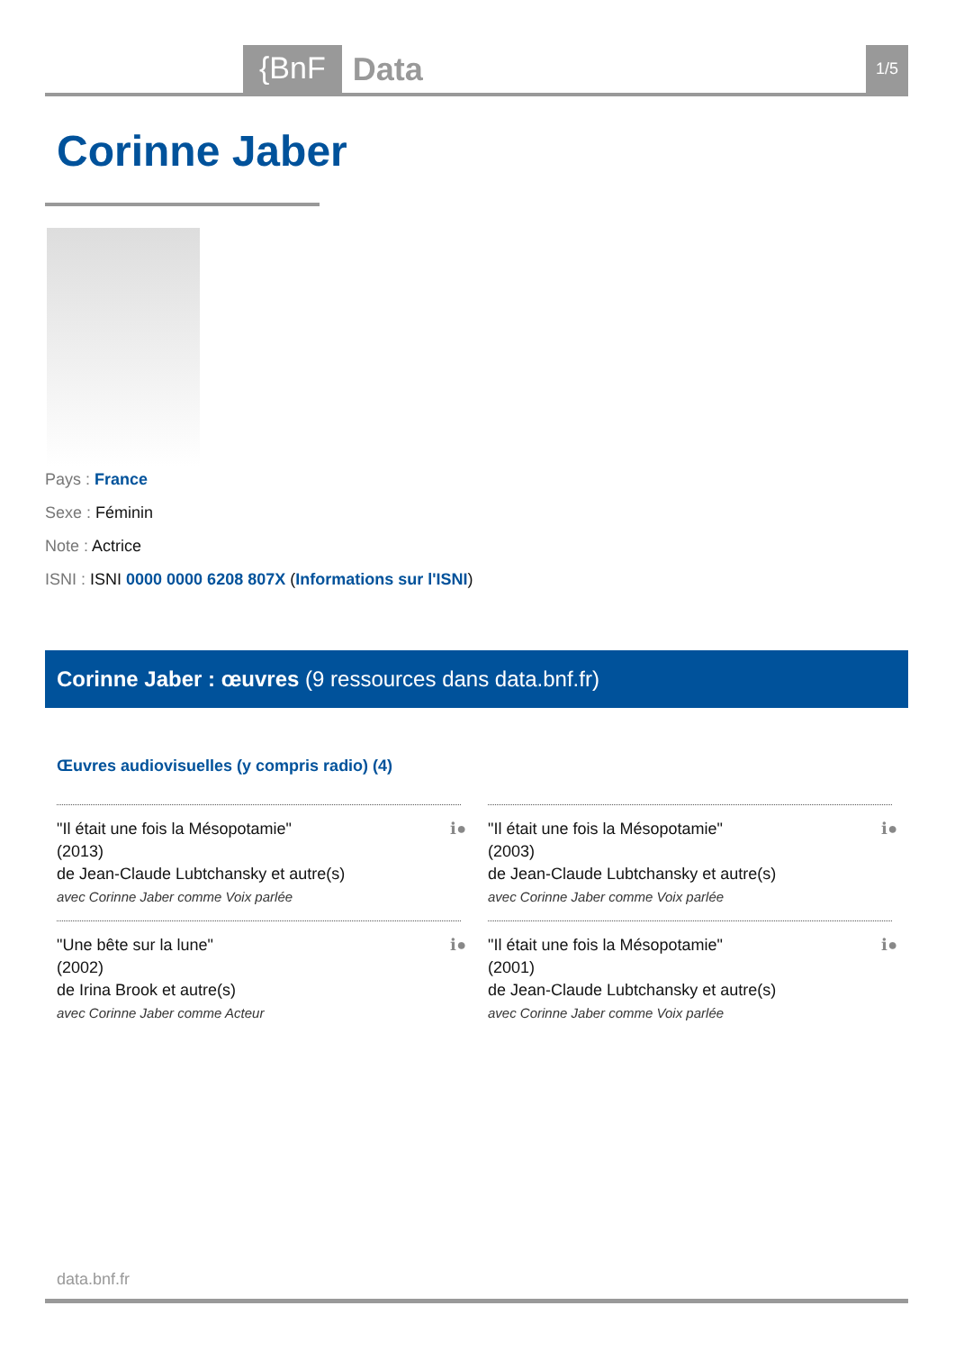{BnF Data 1/5
Corinne Jaber
Pays : France
Sexe : Féminin
Note : Actrice
ISNI : ISNI 0000 0000 6208 807X (Informations sur l'ISNI)
Corinne Jaber : œuvres (9 ressources dans data.bnf.fr)
Œuvres audiovisuelles (y compris radio) (4)
ℹ● "Il était une fois la Mésopotamie"
(2013)
de Jean-Claude Lubtchansky et autre(s)
avec Corinne Jaber comme Voix parlée
ℹ● "Il était une fois la Mésopotamie"
(2003)
de Jean-Claude Lubtchansky et autre(s)
avec Corinne Jaber comme Voix parlée
ℹ● "Une bête sur la lune"
(2002)
de Irina Brook et autre(s)
avec Corinne Jaber comme Acteur
ℹ● "Il était une fois la Mésopotamie"
(2001)
de Jean-Claude Lubtchansky et autre(s)
avec Corinne Jaber comme Voix parlée
data.bnf.fr